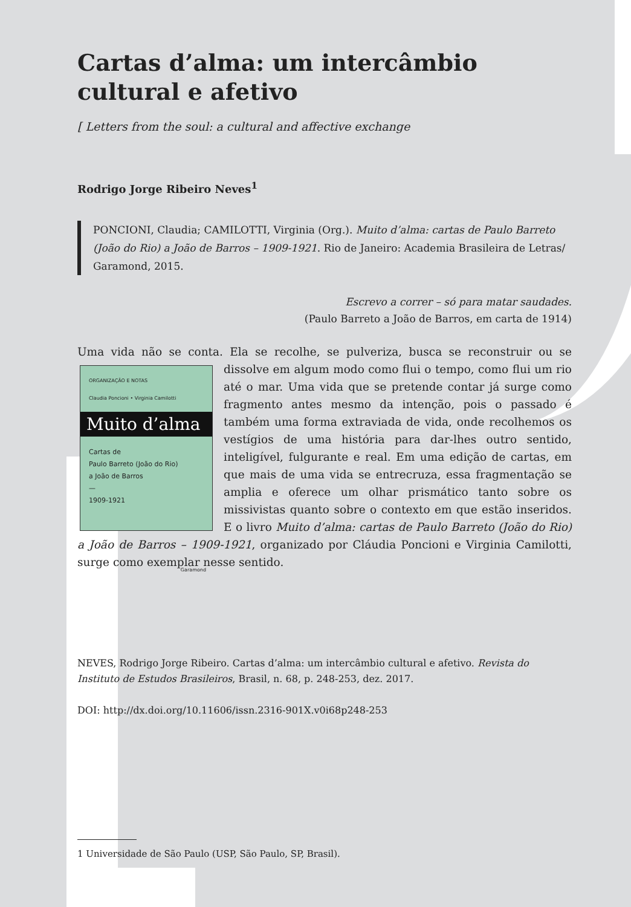Cartas d’alma: um intercâmbio cultural e afetivo
[ Letters from the soul: a cultural and affective exchange
Rodrigo Jorge Ribeiro Neves<sup>1</sup>
PONCIONI, Claudia; CAMILOTTI, Virginia (Org.). Muito d’alma: cartas de Paulo Barreto (João do Rio) a João de Barros – 1909-1921. Rio de Janeiro: Academia Brasileira de Letras/ Garamond, 2015.
Escrevo a correr – só para matar saudades.
(Paulo Barreto a João de Barros, em carta de 1914)
Uma vida não se conta. Ela se recolhe, se pulveriza, busca se reconstruir ou se
ORGANIZAÇÃO E NOTAS
Claudia Poncioni • Virginia Camilotti
Muito d’alma
Cartas de
Paulo Barreto (João do Rio)
a João de Barros
—
1909-1921
Garamond
dissolve em algum modo como flui o tempo, como flui um rio até o mar. Uma vida que se pretende contar já surge como fragmento antes mesmo da intenção, pois o passado é também uma forma extraviada de vida, onde recolhemos os vestígios de uma história para dar-lhes outro sentido, inteligível, fulgurante e real. Em uma edição de cartas, em que mais de uma vida se entrecruza, essa fragmentação se amplia e oferece um olhar prismático tanto sobre os missivistas quanto sobre o contexto em que estão inseridos. E o livro Muito d’alma: cartas de Paulo Barreto (João do Rio) a João de Barros – 1909-1921, organizado por Cláudia Poncioni e Virginia Camilotti, surge como exemplar nesse sentido.
NEVES, Rodrigo Jorge Ribeiro. Cartas d’alma: um intercâmbio cultural e afetivo. Revista do Instituto de Estudos Brasileiros, Brasil, n. 68, p. 248-253, dez. 2017.
DOI: http://dx.doi.org/10.11606/issn.2316-901X.v0i68p248-253
1 Universidade de São Paulo (USP, São Paulo, SP, Brasil).